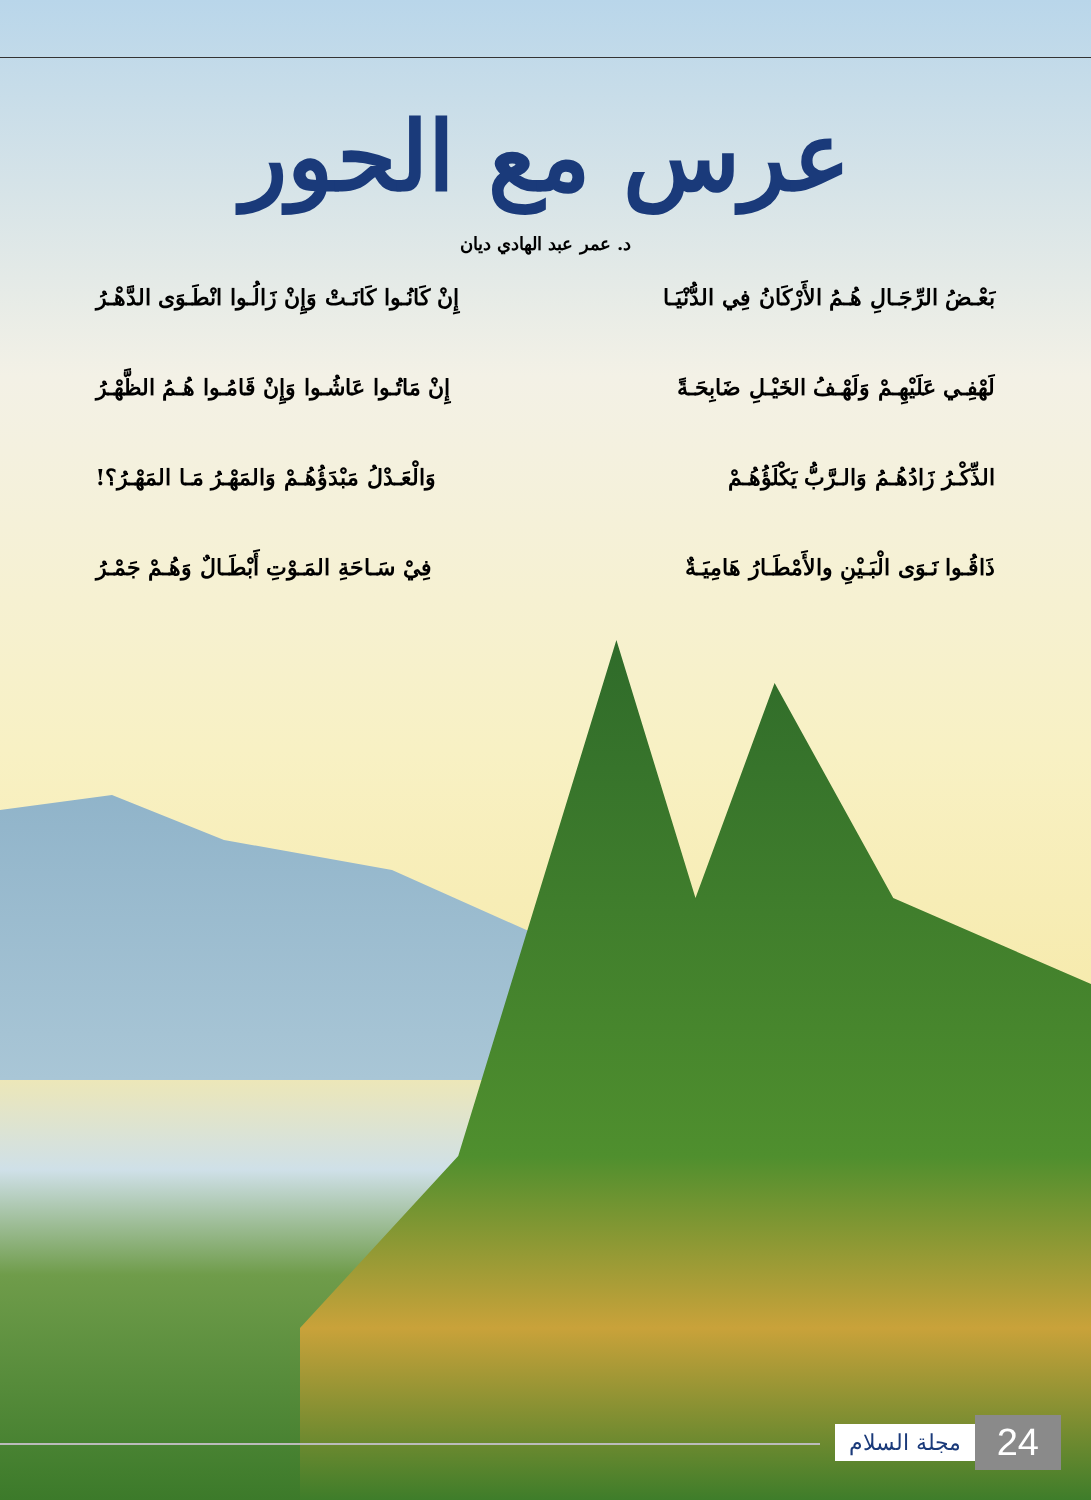عرس مع الحور
د. عمر عبد الهادي ديان
بَعْـضُ الرِّجَـالِ هُـمُ الأَرْكَانُ فِي الدُّنْيَـا إِنْ كَانُـوا كَانَـتْ وَإِنْ زَالُـوا انْطَـوَى الدَّهْـرُ
لَهْفِـي عَلَيْهِـمْ وَلَهْـفُ الخَيْـلِ ضَابِحَـةً إِنْ مَاتُـوا عَاشُـوا وَإِنْ قَامُـوا هُـمُ الظَّهْـرُ
الذِّكْـرُ زَادُهُـمُ وَالـرَّبُّ يَكْلَؤُهُـمْ وَالْعَـدْلُ مَبْدَؤُهُـمْ وَالمَهْـرُ مَـا المَهْـرُ؟!
ذَاقُـوا نَـوَى الْبَـيْنِ والأَمْطَـارُ هَامِيَـةٌ فِيْ سَـاحَةِ المَـوْتِ أَبْطَـالٌ وَهُـمْ جَمْـرُ
مجلة السلام 24